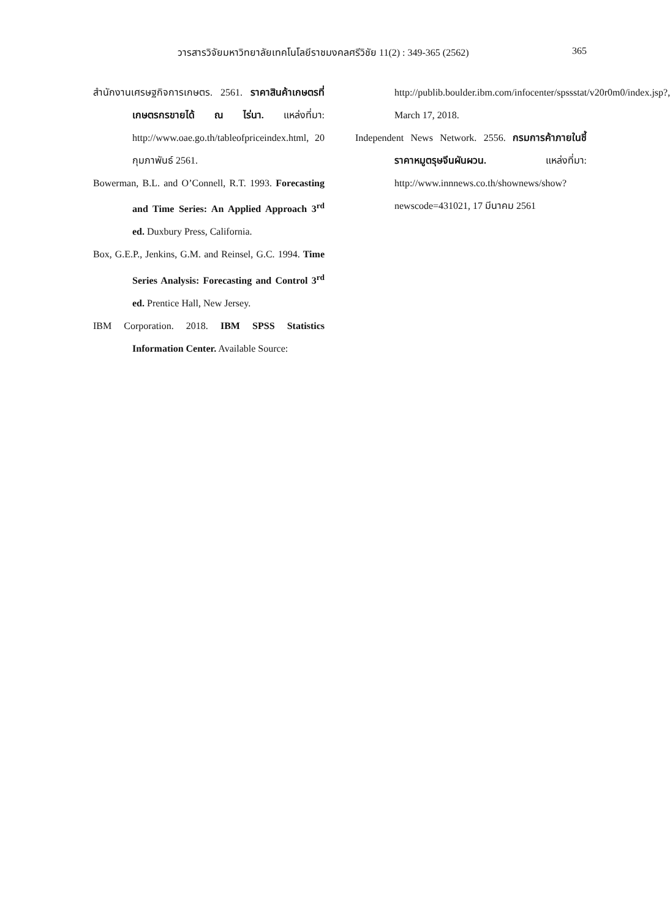วารสารวิจัยมหาวิทยาลัยเทคโนโลยีราชมงคลศรีวิชัย 11(2) : 349-365 (2562) 365
สำนักงานเศรษฐกิจการเกษตร. 2561. ราคาสินค้าเกษตรที่เกษตรกรขายได้ ณ ไร่นา. แหล่งที่มา: http://www.oae.go.th/tableofpriceindex.html, 20 กุมภาพันธ์ 2561.
Bowerman, B.L. and O’Connell, R.T. 1993. Forecasting and Time Series: An Applied Approach 3<sup>rd</sup> ed. Duxbury Press, California.
Box, G.E.P., Jenkins, G.M. and Reinsel, G.C. 1994. Time Series Analysis: Forecasting and Control 3<sup>rd</sup> ed. Prentice Hall, New Jersey.
IBM Corporation. 2018. IBM SPSS Statistics Information Center. Available Source:
http://publib.boulder.ibm.com/infocenter/spssstat/v20r0m0/index.jsp?, March 17, 2018.
Independent News Network. 2556. กรมการค้าภายในชี้ราคาหมูตรุษจีนผันผวน. แหล่งที่มา: http://www.innnews.co.th/shownews/show?newscode=431021, 17 มีนาคม 2561